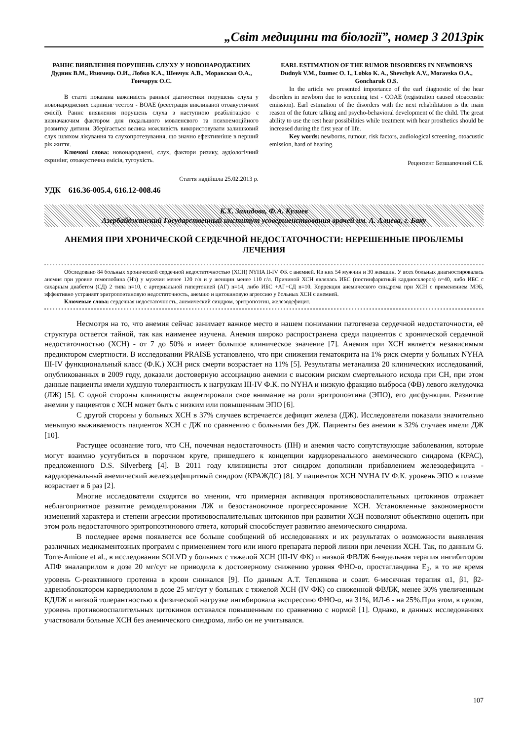„Світ медицини та біології”, номер 3 2013рік
РАННЄ ВИЯВЛЕННЯ ПОРУШЕНЬ СЛУХУ У НОВОНАРОДЖЕНИХ
Дудник В.М., Изюмець О.И., Лобко К.А., Шевчук А.В., Моравская О.А., Гончарук О.С.
В статті показана важливість ранньої діагностики порушень слуха у новонароджених скринінг тестом - ВОАЕ (реєстрація викликаної отоакустичної емісії). Раннє виявлення порушень слуха з наступною реабілітацією є визначаючим фактором для подальшого мовленєвого та психоемоційного розвитку дитини. Зберігається велика можливість використовувати залишковий слух шляхом лікування та слухопротезування, що значно ефективніше в перший рік життя.
Ключові слова: новонароджені, слух, фактори ризику, аудіологічний скринінг, отоакустична емісія, тугоухість.
Стаття надійшла 25.02.2013 р.
EARL ESTIMATION OF THE RUMOR DISORDERS IN NEWBORNS
Dudnyk V.M., Izumec O. I., Lobko K. A., Shevchyk A.V., Moravska O.A., Goncharuk O.S.
In the article we presented importance of the earl diagnostic of the hear disorders in newborn due to screening test - COAE (registration caused otoaccustic emission). Earl estimation of the disorders with the next rehabilitation is the main reason of the future talking and psycho-behavioral development of the child. The great ability to use the rest hear possibilities while treatment with hear prosthetics should be increased during the first year of life.
Key words: newborns, rumour, risk factors, audiological screening, otoacustic emission, hard of hearing.
Рецензент Безшапочний С.Б.
УДК 616.36-005.4, 616.12-008.46
К.Х. Захидова, Ф.А. Кулиев
Азербайджанский Государственный институт усовершенствования врачей им. А. Алиева, г. Баку
АНЕМИЯ ПРИ ХРОНИЧЕСКОЙ СЕРДЕЧНОЙ НЕДОСТАТОЧНОСТИ: НЕРЕШЕННЫЕ ПРОБЛЕМЫ ЛЕЧЕНИЯ
Обследовано 84 больных хронической сердечной недостаточностью (ХСН) NYHA II-IV ФК с анемией. Из них 54 мужчин и 30 женщин. У всех больных диагностировалась анемия при уровне гемоглобина (Hb) у мужчин менее 120 г/л и у женщин менее 110 г/л. Причиной ХСН являлась ИБС (постинфарктный кардиосклероз) n=40, либо ИБС с сахарным диабетом (СД) 2 типа n=10, с артериальной гипертонией (АГ) n=14, либо ИБС +АГ+СД n=10. Коррекция анемического синдрома при ХСН с применением МЭБ, эффективно устраняет эритропоэтиновую недостаточность, анемию и цитокиновую агрессию у больных ХСН с анемией.
Ключевые слова: сердечная недостаточность, анемический синдром, эритропоэтин, железодефицит.
Несмотря на то, что анемия сейчас занимает важное место в нашем понимании патогенеза сердечной недостаточности, её структура остается тайной, так как наименее изучена. Анемия широко распространена среди пациентов с хронической сердечной недостаточностью (ХСН) - от 7 до 50% и имеет большое клиническое значение [7]. Анемия при ХСН является независимым предиктором смертности. В исследовании PRAISE установлено, что при снижении гематокрита на 1% риск смерти у больных NYHA III-IV функциональный класс (Ф.К.) ХСН риск смерти возрастает на 11% [5]. Результаты метанализа 20 клинических исследований, опубликованных в 2009 году, доказали достоверную ассоциацию анемии с высоким риском смертельного исхода при СН, при этом данные пациенты имели худшую толерантность к нагрузкам III-IV Ф.К. по NYHA и низкую фракцию выброса (ФВ) левого желудочка (ЛЖ) [5]. С одной стороны клиницисты акцентировали свое внимание на роли эритропоэтина (ЭПО), его дисфункции. Развитие анемии у пациентов с ХСН может быть с низким или повышенным ЭПО [6].
С другой стороны у больных ХСН в 37% случаев встречается дефицит железа (ДЖ). Исследователи показали значительно меньшую выживаемость пациентов ХСН с ДЖ по сравнению с больными без ДЖ. Пациенты без анемии в 32% случаев имели ДЖ [10].
Растущее осознание того, что СН, почечная недостаточность (ПН) и анемия часто сопутствующие заболевания, которые могут взаимно усугубиться в порочном круге, пришедшего к концепции кардиоренального анемического синдрома (КРАС), предложенного D.S. Silverberg [4]. В 2011 году клиницисты этот синдром дополнили прибавлением железодефицита - кардиоренальный анемический железодефицитный синдром (КРАЖДС) [8]. У пациентов ХСН NYHA IV Ф.К. уровень ЭПО в плазме возрастает в 6 раз [2].
Многие исследователи сходятся во мнении, что примерная активация противовоспалительных цитокинов отражает неблагоприятное развитие ремоделирования ЛЖ и безостановочное прогрессирование ХСН. Установленные закономерности изменений характера и степени агрессии противовоспалительных цитокинов при развитии ХСН позволяют объективно оценить при этом роль недостаточного эритропоэтинового ответа, который способствует развитию анемического синдрома.
В последнее время появляется все больше сообщений об исследованиях и их результатах о возможности выявления различных медикаментозных программ с применением того или иного препарата первой линии при лечении ХСН. Так, по данным G. Torre-Amione et al., в исследовании SOLVD у больных с тяжелой ХСН (III-IV ФК) и низкой ФВЛЖ 6-недельная терапия ингибитором АПФ эналаприлом в дозе 20 мг/сут не приводила к достоверному снижению уровня ФНО-α, простагландина Е<sub>2</sub>, в то же время уровень С-реактивного протеина в крови снижался [9]. По данным А.Т. Теплякова и соавт. 6-месячная терапия α1, β1, β2-адреноблокатором карведилолом в дозе 25 мг/сут у больных с тяжелой ХСН (IV ФК) со сниженной ФВЛЖ, менее 30% увеличенным КДЛЖ и низкой толерантностью к физической нагрузке ингибировала экспрессию ФНО-α, на 31%, ИЛ-6 - на 25%.При этом, в целом, уровень противовоспалительных цитокинов оставался повышенным по сравнению с нормой [1]. Однако, в данных исследованиях участвовали больные ХСН без анемического синдрома, либо он не учитывался.
107